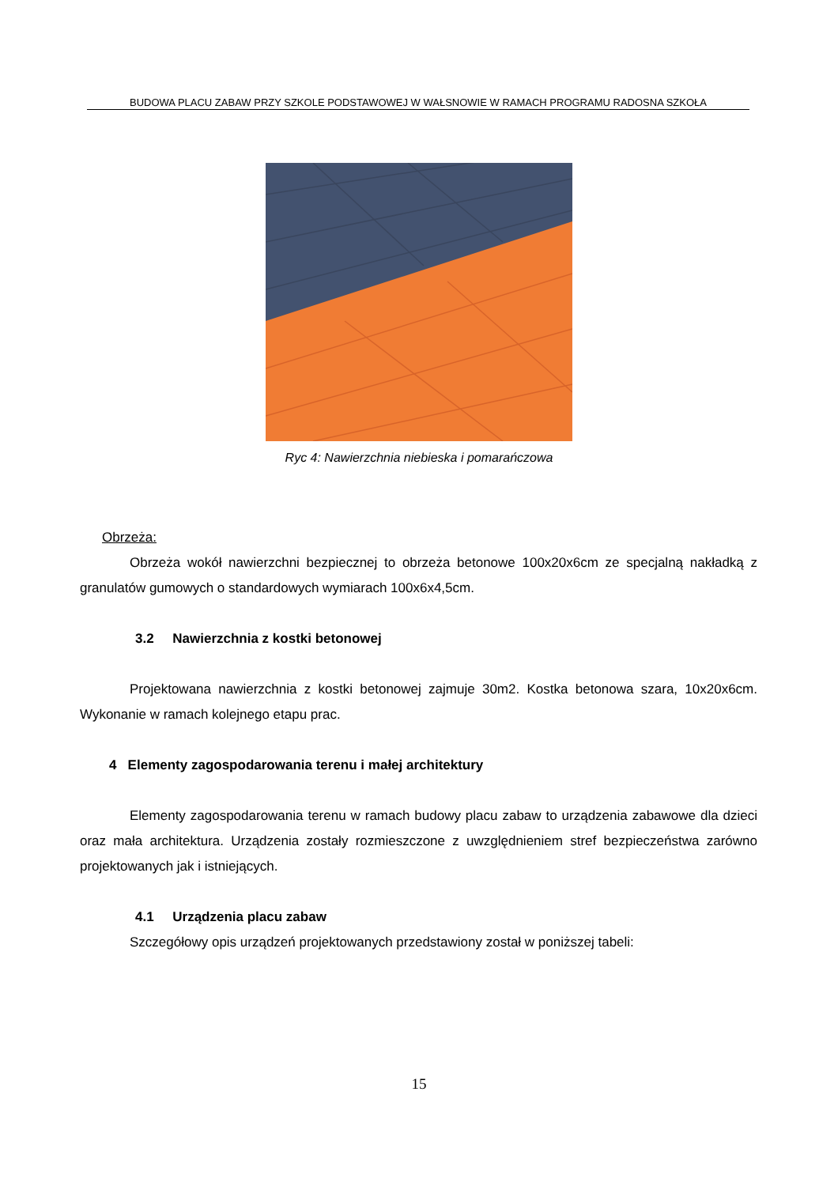BUDOWA PLACU ZABAW PRZY SZKOLE PODSTAWOWEJ W WAŁSNOWIE W RAMACH PROGRAMU RADOSNA SZKOŁA
Ryc 4: Nawierzchnia niebieska i pomarańczowa
Obrzeża:
Obrzeża wokół nawierzchni bezpiecznej to obrzeża betonowe 100x20x6cm ze specjalną nakładką z granulatów gumowych o standardowych wymiarach 100x6x4,5cm.
3.2 Nawierzchnia z kostki betonowej
Projektowana nawierzchnia z kostki betonowej zajmuje 30m2. Kostka betonowa szara, 10x20x6cm. Wykonanie w ramach kolejnego etapu prac.
4 Elementy zagospodarowania terenu i małej architektury
Elementy zagospodarowania terenu w ramach budowy placu zabaw to urządzenia zabawowe dla dzieci oraz mała architektura. Urządzenia zostały rozmieszczone z uwzględnieniem stref bezpieczeństwa zarówno projektowanych jak i istniejących.
4.1 Urządzenia placu zabaw
Szczegółowy opis urządzeń projektowanych przedstawiony został w poniższej tabeli:
15